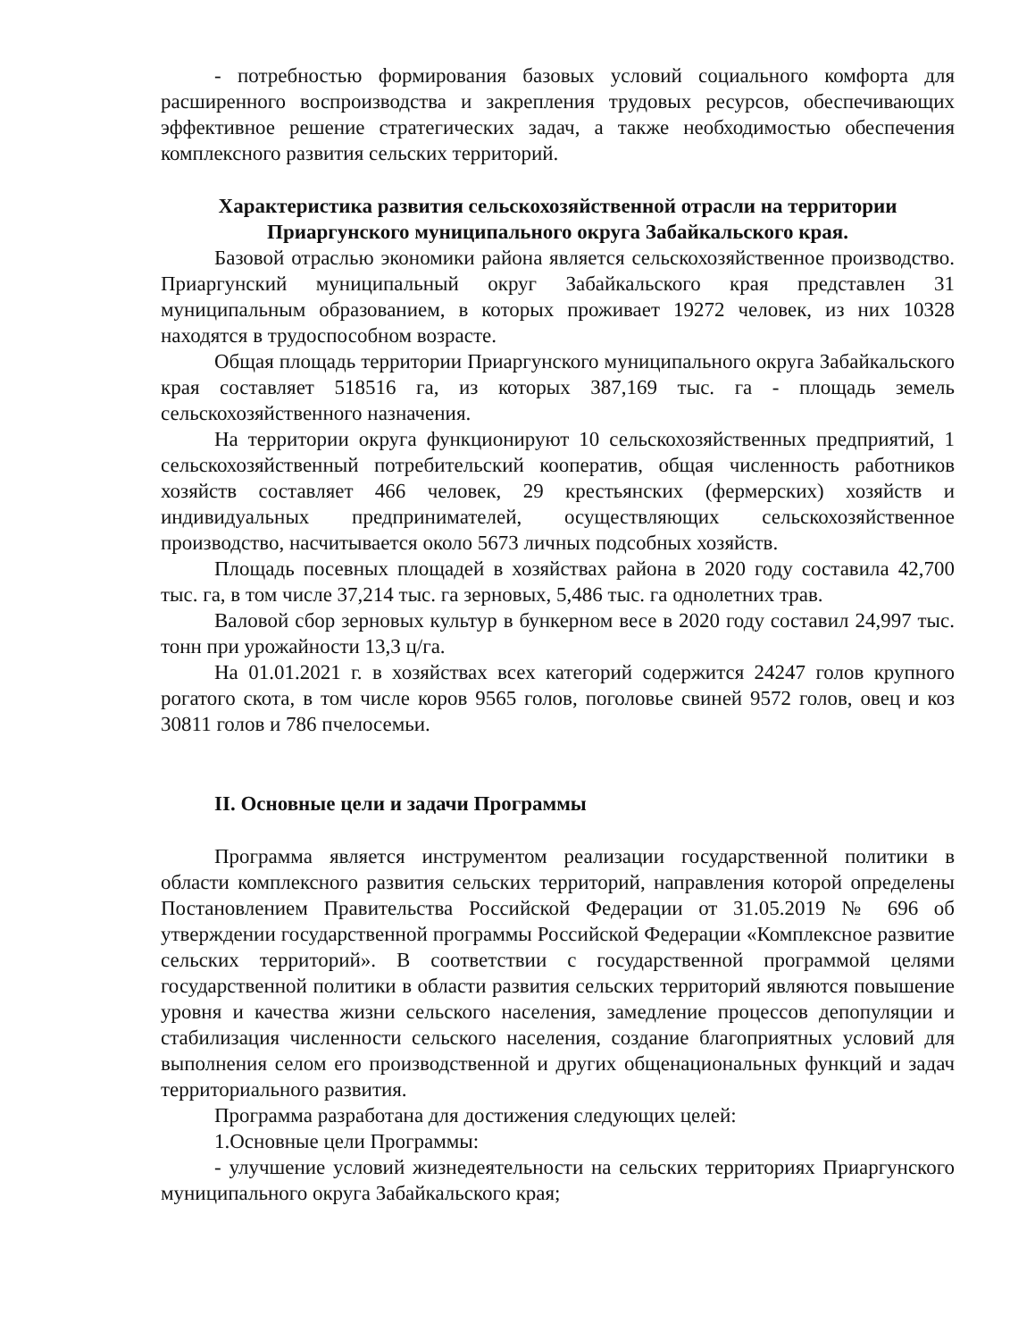- потребностью формирования базовых условий социального комфорта для расширенного воспроизводства и закрепления трудовых ресурсов, обеспечивающих эффективное решение стратегических задач, а также необходимостью обеспечения комплексного развития сельских территорий.
Характеристика развития сельскохозяйственной отрасли на территории Приаргунского муниципального округа Забайкальского края.
Базовой отраслью экономики района является сельскохозяйственное производство. Приаргунский муниципальный округ Забайкальского края представлен 31 муниципальным образованием, в которых проживает 19272 человек, из них 10328 находятся в трудоспособном возрасте.
Общая площадь территории Приаргунского муниципального округа Забайкальского края составляет 518516 га, из которых 387,169 тыс. га - площадь земель сельскохозяйственного назначения.
На территории округа функционируют 10 сельскохозяйственных предприятий, 1 сельскохозяйственный потребительский кооператив, общая численность работников хозяйств составляет 466 человек, 29 крестьянских (фермерских) хозяйств и индивидуальных предпринимателей, осуществляющих сельскохозяйственное производство, насчитывается около 5673 личных подсобных хозяйств.
Площадь посевных площадей в хозяйствах района в 2020 году составила 42,700 тыс. га, в том числе 37,214 тыс. га зерновых, 5,486 тыс. га однолетних трав.
Валовой сбор зерновых культур в бункерном весе в 2020 году составил 24,997 тыс. тонн при урожайности 13,3 ц/га.
На 01.01.2021 г. в хозяйствах всех категорий содержится 24247 голов крупного рогатого скота, в том числе коров 9565 голов, поголовье свиней 9572 голов, овец и коз 30811 голов и 786 пчелосемьи.
II. Основные цели и задачи Программы
Программа является инструментом реализации государственной политики в области комплексного развития сельских территорий, направления которой определены Постановлением Правительства Российской Федерации от 31.05.2019 № 696 об утверждении государственной программы Российской Федерации «Комплексное развитие сельских территорий». В соответствии с государственной программой целями государственной политики в области развития сельских территорий являются повышение уровня и качества жизни сельского населения, замедление процессов депопуляции и стабилизация численности сельского населения, создание благоприятных условий для выполнения селом его производственной и других общенациональных функций и задач территориального развития.
Программа разработана для достижения следующих целей:
1.Основные цели Программы:
- улучшение условий жизнедеятельности на сельских территориях Приаргунского муниципального округа Забайкальского края;